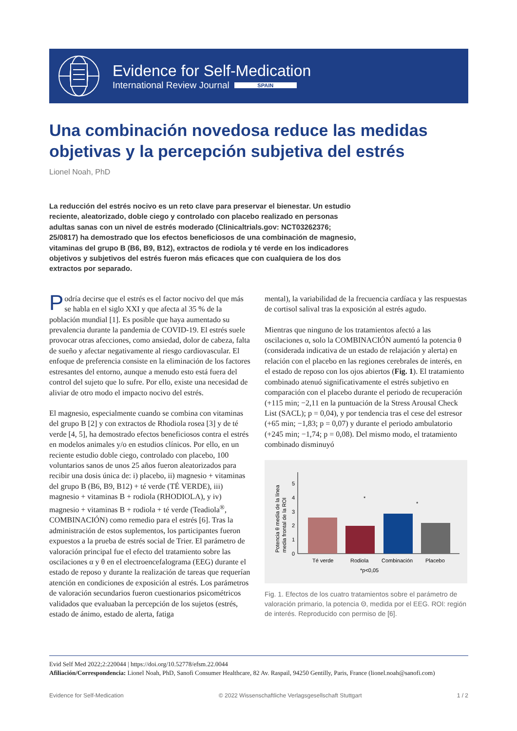Evidence for Self-Medication
International Review Journal SPAIN
Una combinación novedosa reduce las medidas
objetivas y la percepción subjetiva del estrés
Lionel Noah, PhD
La reducción del estrés nocivo es un reto clave para preservar el bienestar. Un estudio reciente, aleatorizado, doble ciego y controlado con placebo realizado en personas adultas sanas con un nivel de estrés moderado (Clinicaltrials.gov: NCT03262376; 25/0817) ha demostrado que los efectos beneficiosos de una combinación de magnesio, vitaminas del grupo B (B6, B9, B12), extractos de rodiola y té verde en los indicadores objetivos y subjetivos del estrés fueron más eficaces que con cualquiera de los dos extractos por separado.
Podría decirse que el estrés es el factor nocivo del que más se habla en el siglo XXI y que afecta al 35 % de la población mundial [1]. Es posible que haya aumentado su prevalencia durante la pandemia de COVID-19. El estrés suele provocar otras afecciones, como ansiedad, dolor de cabeza, falta de sueño y afectar negativamente al riesgo cardiovascular. El enfoque de preferencia consiste en la eliminación de los factores estresantes del entorno, aunque a menudo esto está fuera del control del sujeto que lo sufre. Por ello, existe una necesidad de aliviar de otro modo el impacto nocivo del estrés.
El magnesio, especialmente cuando se combina con vitaminas del grupo B [2] y con extractos de Rhodiola rosea [3] y de té verde [4, 5], ha demostrado efectos beneficiosos contra el estrés en modelos animales y/o en estudios clínicos. Por ello, en un reciente estudio doble ciego, controlado con placebo, 100 voluntarios sanos de unos 25 años fueron aleatorizados para recibir una dosis única de: i) placebo, ii) magnesio + vitaminas del grupo B (B6, B9, B12) + té verde (TÉ VERDE), iii) magnesio + vitaminas B + rodiola (RHODIOLA), y iv) magnesio + vitaminas B + rodiola + té verde (Teadiola<sup>®</sup>, COMBINACIÓN) como remedio para el estrés [6]. Tras la administración de estos suplementos, los participantes fueron expuestos a la prueba de estrés social de Trier. El parámetro de valoración principal fue el efecto del tratamiento sobre las oscilaciones α y θ en el electroencefalograma (EEG) durante el estado de reposo y durante la realización de tareas que requerían atención en condiciones de exposición al estrés. Los parámetros de valoración secundarios fueron cuestionarios psicométricos validados que evaluaban la percepción de los sujetos (estrés, estado de ánimo, estado de alerta, fatiga
mental), la variabilidad de la frecuencia cardíaca y las respuestas de cortisol salival tras la exposición al estrés agudo.
Mientras que ninguno de los tratamientos afectó a las oscilaciones α, solo la COMBINACIÓN aumentó la potencia θ (considerada indicativa de un estado de relajación y alerta) en relación con el placebo en las regiones cerebrales de interés, en el estado de reposo con los ojos abiertos (Fig. 1). El tratamiento combinado atenuó significativamente el estrés subjetivo en comparación con el placebo durante el periodo de recuperación (+115 min; −2,11 en la puntuación de la Stress Arousal Check List (SACL); p = 0,04), y por tendencia tras el cese del estresor (+65 min; −1,83; p = 0,07) y durante el periodo ambulatorio (+245 min; −1,74; p = 0,08). Del mismo modo, el tratamiento combinado disminuyó
Potencia θ media de la línea
media frontal de la ROI
0
1
2
3
4
5
*
*
Té verde
Rodiola
Combinación
Placebo
*p<0,05
Fig. 1. Efectos de los cuatro tratamientos sobre el parámetro de valoración primario, la potencia Θ, medida por el EEG. ROI: región de interés. Reproducido con permiso de [6].
Evid Self Med 2022;2:220044 | https://doi.org/10.52778/efsm.22.0044
Afiliación/Correspondencia: Lionel Noah, PhD, Sanofi Consumer Healthcare, 82 Av. Raspail, 94250 Gentilly, Paris, France (lionel.noah@sanofi.com)
Evidence for Self-Medication © 2022 Wissenschaftliche Verlagsgesellschaft Stuttgart 1 / 2